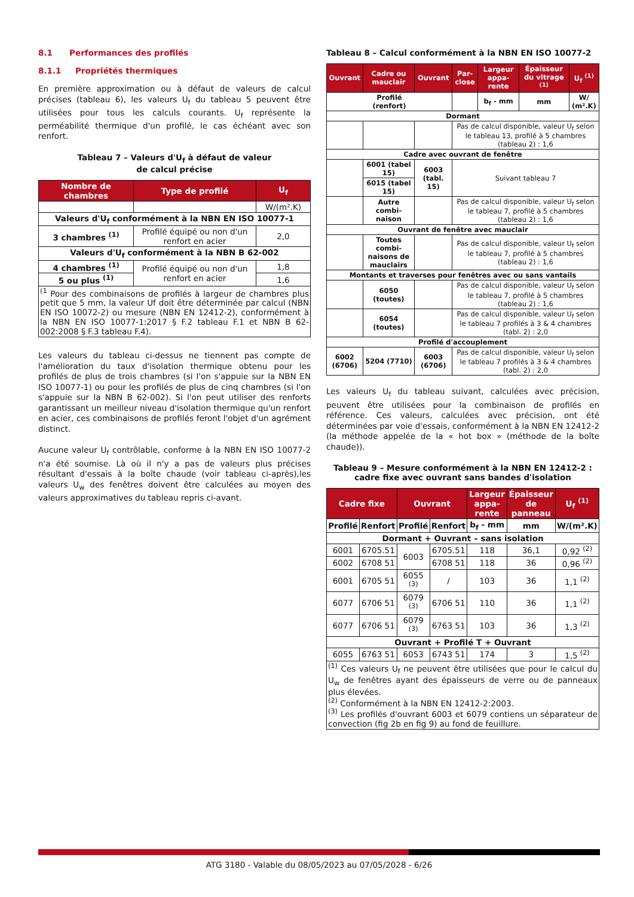8.1 Performances des profilés
8.1.1 Propriétés thermiques
En première approximation ou à défaut de valeurs de calcul précises (tableau 6), les valeurs U<sub>f</sub> du tableau 5 peuvent être utilisées pour tous les calculs courants. U<sub>f</sub> représente la perméabilité thermique d'un profilé, le cas échéant avec son renfort.
Tableau 7 – Valeurs d'U<sub>f</sub> à défaut de valeur
de calcul précise
| Nombre de chambres | Type de profilé | U<sub>f</sub> |
| --- | --- | --- |
| | | W/(m².K) |
| Valeurs d'U<sub>f</sub> conformément à la NBN EN ISO 10077-1 | | |
| 3 chambres <sup>(1)</sup> | Profilé équipé ou non d'un renfort en acier | 2,0 |
| Valeurs d'U<sub>f</sub> conformément à la NBN B 62-002 | | |
| 4 chambres <sup>(1)</sup> | Profilé équipé ou non d'un renfort en acier | 1,8 |
| 5 ou plus <sup>(1)</sup> | | 1,6 |
| <sup>(1</sup> Pour des combinaisons de profilés à largeur de chambres plus petit que 5 mm, la valeur Uf doit être déterminée par calcul (NBN EN ISO 10072-2) ou mesure (NBN EN 12412-2), conformément à la NBN EN ISO 10077-1:2017 § F.2 tableau F.1 et NBN B 62-002:2008 § F.3 tableau F.4). | | |
Les valeurs du tableau ci-dessus ne tiennent pas compte de l'amélioration du taux d'isolation thermique obtenu pour les profilés de plus de trois chambres (si l'on s'appuie sur la NBN EN ISO 10077-1) ou pour les profilés de plus de cinq chambres (si l'on s'appuie sur la NBN B 62-002). Si l'on peut utiliser des renforts garantissant un meilleur niveau d'isolation thermique qu'un renfort en acier, ces combinaisons de profilés feront l'objet d'un agrément distinct.
Aucune valeur U<sub>f</sub> contrôlable, conforme à la NBN EN ISO 10077-2 n'a été soumise. Là où il n'y a pas de valeurs plus précises résultant d'essais à la boîte chaude (voir tableau ci-après),les valeurs U<sub>w</sub> des fenêtres doivent être calculées au moyen des valeurs approximatives du tableau repris ci-avant.
Tableau 8 – Calcul conformément à la NBN EN ISO 10077-2
| Ouvrant | Cadre ou mauclair | Ouvrant | Par-close | Largeur appa-rente | Épaisseur du vitrage <sup>(1)</sup> | U<sub>f</sub> <sup>(1)</sup> |
| --- | --- | --- | --- | --- | --- | --- |
| Profilé (renfort) | | | | b<sub>f</sub> - mm | mm | W/ (m².K) |
| Dormant | | | | | | |
| | | | Pas de calcul disponible, valeur U<sub>f</sub> selon le tableau 13, profilé à 5 chambres (tableau 2) : 1,6 | | | |
| Cadre avec ouvrant de fenêtre | | | | | | |
| | 6001 (tabel 15) | 6003 (tabl. 15) | Suivant tableau 7 | | | |
| | 6015 (tabel 15) | | | | | |
| | Autre combi-naison | | Pas de calcul disponible, valeur U<sub>f</sub> selon le tableau 7, profilé à 5 chambres (tableau 2) : 1,6 | | | |
| Ouvrant de fenêtre avec mauclair | | | | | | |
| | Toutes combi-naisons de mauclairs | | Pas de calcul disponible, valeur U<sub>f</sub> selon le tableau 7, profilé à 5 chambres (tableau 2) : 1,6 | | | |
| Montants et traverses pour fenêtres avec ou sans vantails | | | | | | |
| | 6050 (toutes) | | Pas de calcul disponible, valeur U<sub>f</sub> selon le tableau 7, profilé à 5 chambres (tableau 2) : 1,6 | | | |
| | 6054 (toutes) | | Pas de calcul disponible, valeur U<sub>f</sub> selon le tableau 7 profilés à 3 & 4 chambres (tabl. 2) : 2,0 | | | |
| Profilé d'accouplement | | | | | | |
| 6002 (6706) | 5204 (7710) | 6003 (6706) | Pas de calcul disponible, valeur U<sub>f</sub> selon le tableau 7 profilés à 3 & 4 chambres (tabl. 2) : 2,0 | | | |
Les valeurs U<sub>f</sub> du tableau suivant, calculées avec précision, peuvent être utilisées pour la combinaison de profilés en référence. Ces valeurs, calculées avec précision, ont été déterminées par voie d'essais, conformément à la NBN EN 12412-2 (la méthode appelée de la « hot box » (méthode de la boîte chaude)).
Tableau 9 – Mesure conformément à la NBN EN 12412-2 :
cadre fixe avec ouvrant sans bandes d'isolation
| Cadre fixe | | Ouvrant | | Largeur appa-rente | Épaisseur de panneau | U<sub>f</sub> <sup>(1)</sup> |
| --- | --- | --- | --- | --- | --- | --- |
| Profilé | Renfort | Profilé | Renfort | b<sub>f</sub> - mm | mm | W/(m².K) |
| Dormant + Ouvrant – sans isolation | | | | | | |
| 6001 | 6705.51 | 6003 | 6705.51 | 118 | 36,1 | 0,92 <sup>(2)</sup> |
| 6002 | 6708 51 | | 6708 51 | 118 | 36 | 0,96 <sup>(2)</sup> |
| 6001 | 6705 51 | 6055 <sup>(3)</sup> | / | 103 | 36 | 1,1 <sup>(2)</sup> |
| 6077 | 6706 51 | 6079 <sup>(3)</sup> | 6706 51 | 110 | 36 | 1,1 <sup>(2)</sup> |
| 6077 | 6706 51 | 6079 <sup>(3)</sup> | 6763 51 | 103 | 36 | 1,3 <sup>(2)</sup> |
| Ouvrant + Profilé T + Ouvrant | | | | | | |
| 6055 | 6763 51 | 6053 | 6743 51 | 174 | 3 | 1,5 <sup>(2)</sup> |
| <sup>(1)</sup> Ces valeurs U<sub>f</sub> ne peuvent être utilisées que pour le calcul du U<sub>w</sub> de fenêtres ayant des épaisseurs de verre ou de panneaux plus élevées. <sup>(2)</sup> Conformément à la NBN EN 12412-2:2003. <sup>(3)</sup> Les profilés d'ouvrant 6003 et 6079 contiens un séparateur de convection (fig 2b en fig 9) au fond de feuillure. | | | | | | |
ATG 3180 - Valable du 08/05/2023 au 07/05/2028 - 6/26